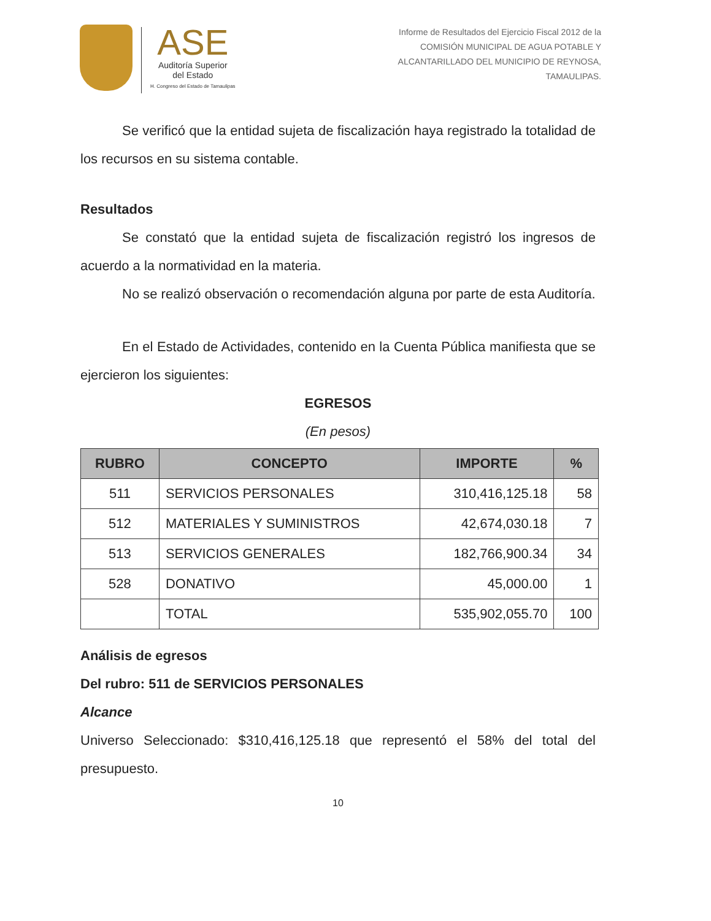ASE
Auditoría Superior
del Estado
H. Congreso del Estado de Tamaulipas
Informe de Resultados del Ejercicio Fiscal 2012 de la
COMISIÓN MUNICIPAL DE AGUA POTABLE Y
ALCANTARILLADO DEL MUNICIPIO DE REYNOSA,
TAMAULIPAS.
Se verificó que la entidad sujeta de fiscalización haya registrado la totalidad de los recursos en su sistema contable.
Resultados
Se constató que la entidad sujeta de fiscalización registró los ingresos de acuerdo a la normatividad en la materia.
No se realizó observación o recomendación alguna por parte de esta Auditoría.
En el Estado de Actividades, contenido en la Cuenta Pública manifiesta que se ejercieron los siguientes:
EGRESOS
(En pesos)
| RUBRO | CONCEPTO | IMPORTE | % |
| --- | --- | --- | --- |
| 511 | SERVICIOS PERSONALES | 310,416,125.18 | 58 |
| 512 | MATERIALES Y SUMINISTROS | 42,674,030.18 | 7 |
| 513 | SERVICIOS GENERALES | 182,766,900.34 | 34 |
| 528 | DONATIVO | 45,000.00 | 1 |
| | TOTAL | 535,902,055.70 | 100 |
Análisis de egresos
Del rubro: 511 de SERVICIOS PERSONALES
Alcance
Universo Seleccionado: $310,416,125.18 que representó el 58% del total del presupuesto.
10